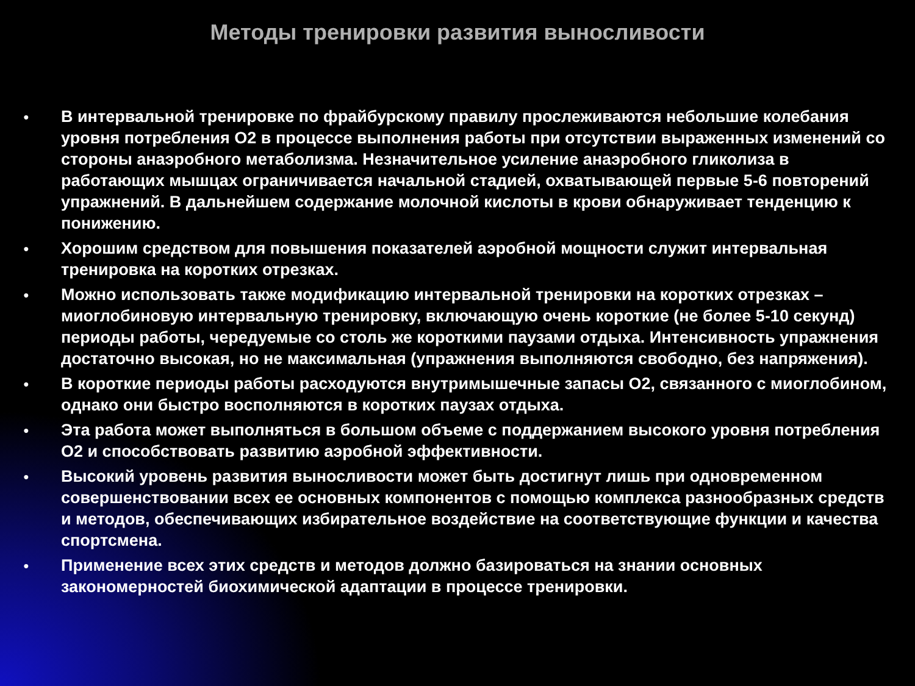Методы тренировки развития выносливости
● В интервальной тренировке по фрайбурскому правилу прослеживаются небольшие колебания уровня потребления O2 в процессе выполнения работы при отсутствии выраженных изменений со стороны анаэробного метаболизма. Незначительное усиление анаэробного гликолиза в работающих мышцах ограничивается начальной стадией, охватывающей первые 5-6 повторений упражнений. В дальнейшем содержание молочной кислоты в крови обнаруживает тенденцию к понижению.
● Хорошим средством для повышения показателей аэробной мощности служит интервальная тренировка на коротких отрезках.
● Можно использовать также модификацию интервальной тренировки на коротких отрезках – миоглобиновую интервальную тренировку, включающую очень короткие (не более 5-10 секунд) периоды работы, чередуемые со столь же короткими паузами отдыха. Интенсивность упражнения достаточно высокая, но не максимальная (упражнения выполняются свободно, без напряжения).
● В короткие периоды работы расходуются внутримышечные запасы O2, связанного с миоглобином, однако они быстро восполняются в коротких паузах отдыха.
● Эта работа может выполняться в большом объеме с поддержанием высокого уровня потребления O2 и способствовать развитию аэробной эффективности.
● Высокий уровень развития выносливости может быть достигнут лишь при одновременном совершенствовании всех ее основных компонентов с помощью комплекса разнообразных средств и методов, обеспечивающих избирательное воздействие на соответствующие функции и качества спортсмена.
● Применение всех этих средств и методов должно базироваться на знании основных закономерностей биохимической адаптации в процессе тренировки.